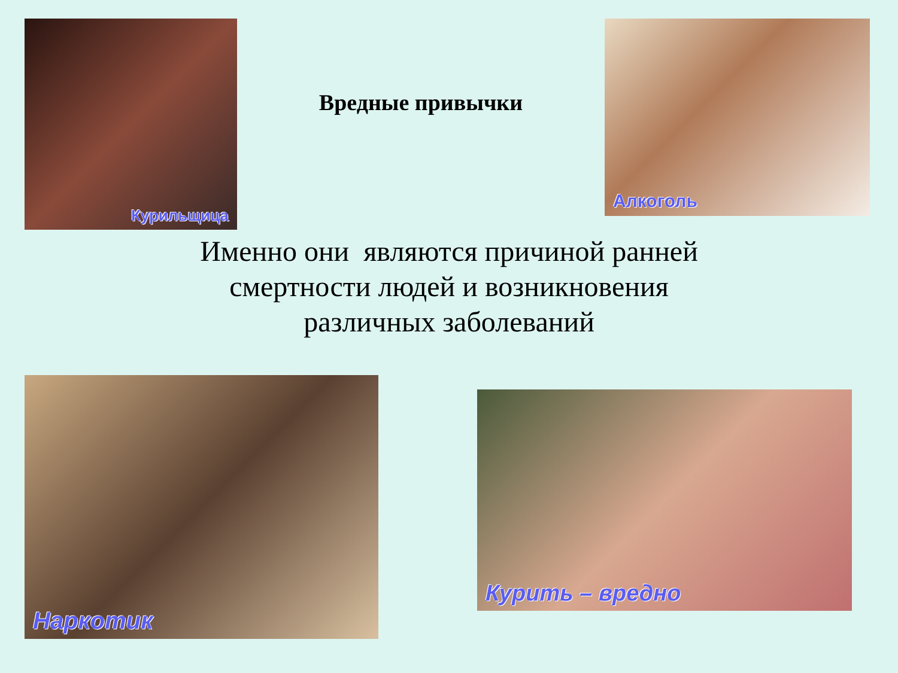Курильщица
Вредные привычки
Алкоголь
Именно они являются причиной ранней
смертности людей и возникновения
различных заболеваний
Наркотик
Курить – вредно